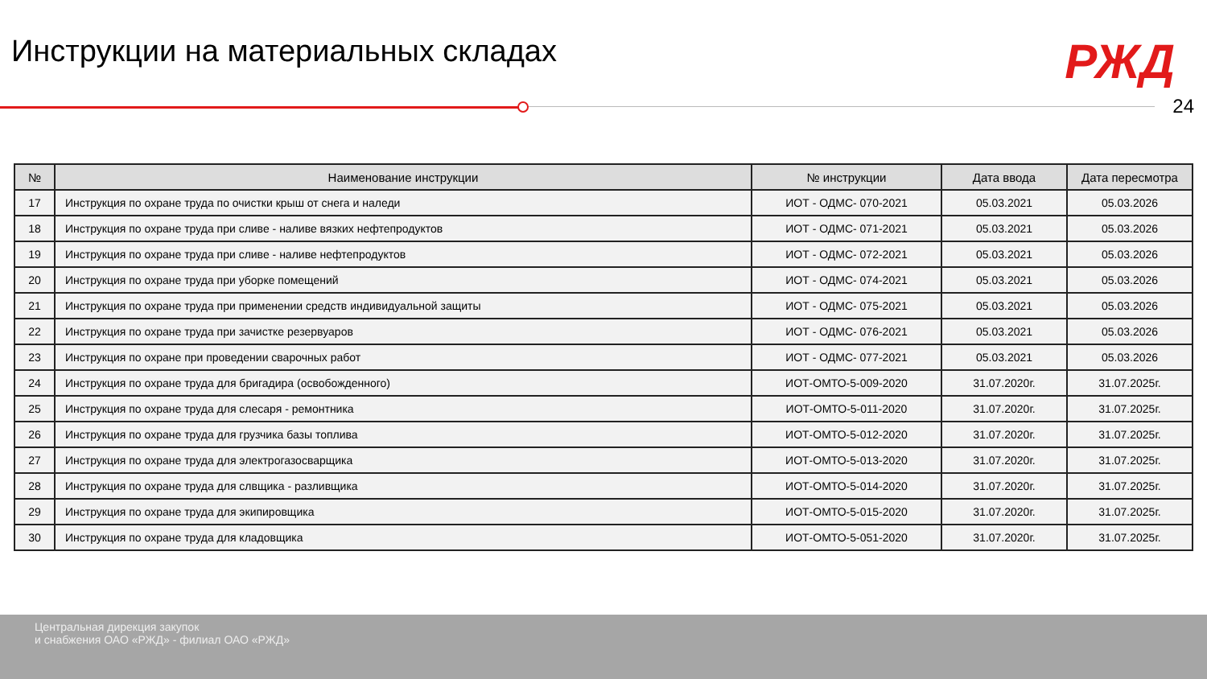Инструкции на материальных складах
РЖД
24
| № | Наименование инструкции | № инструкции | Дата ввода | Дата пересмотра |
| --- | --- | --- | --- | --- |
| 17 | Инструкция по охране труда по очистки крыш от снега и наледи | ИОТ - ОДМС- 070-2021 | 05.03.2021 | 05.03.2026 |
| 18 | Инструкция по охране труда при сливе - наливе вязких нефтепродуктов | ИОТ - ОДМС- 071-2021 | 05.03.2021 | 05.03.2026 |
| 19 | Инструкция по охране труда при сливе - наливе нефтепродуктов | ИОТ - ОДМС- 072-2021 | 05.03.2021 | 05.03.2026 |
| 20 | Инструкция по охране труда при уборке помещений | ИОТ - ОДМС- 074-2021 | 05.03.2021 | 05.03.2026 |
| 21 | Инструкция по охране труда при применении средств индивидуальной защиты | ИОТ - ОДМС- 075-2021 | 05.03.2021 | 05.03.2026 |
| 22 | Инструкция по охране труда при зачистке резервуаров | ИОТ - ОДМС- 076-2021 | 05.03.2021 | 05.03.2026 |
| 23 | Инструкция по охране при проведении сварочных работ | ИОТ - ОДМС- 077-2021 | 05.03.2021 | 05.03.2026 |
| 24 | Инструкция по охране труда для бригадира (освобожденного) | ИОТ-ОМТО-5-009-2020 | 31.07.2020г. | 31.07.2025г. |
| 25 | Инструкция по охране труда для слесаря - ремонтника | ИОТ-ОМТО-5-011-2020 | 31.07.2020г. | 31.07.2025г. |
| 26 | Инструкция по охране труда для грузчика базы топлива | ИОТ-ОМТО-5-012-2020 | 31.07.2020г. | 31.07.2025г. |
| 27 | Инструкция по охране труда для электрогазосварщика | ИОТ-ОМТО-5-013-2020 | 31.07.2020г. | 31.07.2025г. |
| 28 | Инструкция по охране труда для слвщика - разливщика | ИОТ-ОМТО-5-014-2020 | 31.07.2020г. | 31.07.2025г. |
| 29 | Инструкция по охране труда для экипировщика | ИОТ-ОМТО-5-015-2020 | 31.07.2020г. | 31.07.2025г. |
| 30 | Инструкция по охране труда для кладовщика | ИОТ-ОМТО-5-051-2020 | 31.07.2020г. | 31.07.2025г. |
Центральная дирекция закупок
и снабжения ОАО «РЖД» - филиал ОАО «РЖД»